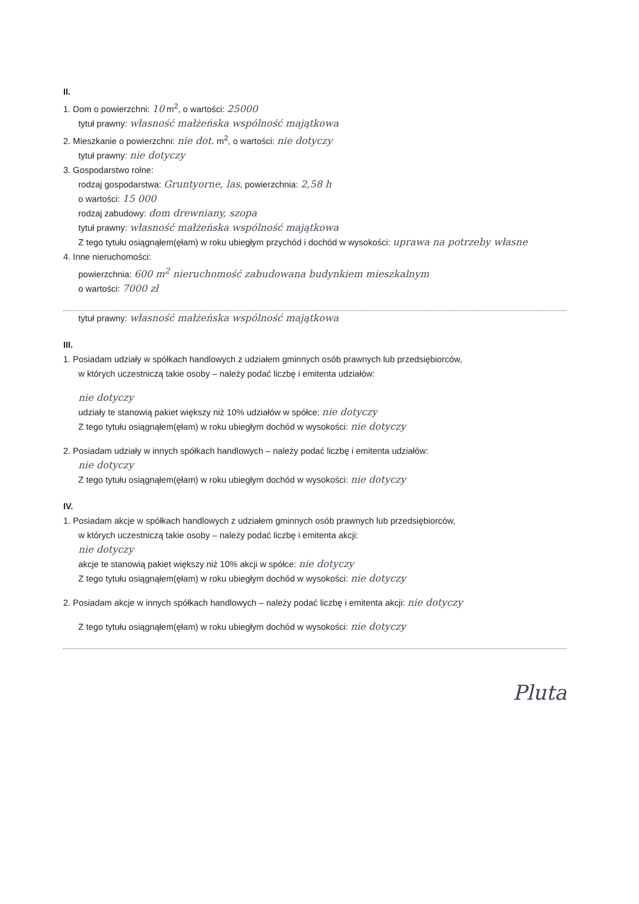II.
1. Dom o powierzchni: 10 m<sup>2</sup>, o wartości: 25000
tytuł prawny: własność małżeńska wspólność majątkowa
2. Mieszkanie o powierzchni: nie dot. m<sup>2</sup>, o wartości: nie dotyczy
tytuł prawny: nie dotyczy
3. Gospodarstwo rolne:
rodzaj gospodarstwa: Gruntyorne, las, powierzchnia: 2,58 h
o wartości: 15 000
rodzaj zabudowy: dom drewniany, szopa
tytuł prawny: własność małżeńska wspólność majątkowa
Z tego tytułu osiągnąłem(ęłam) w roku ubiegłym przychód i dochód w wysokości: uprawa na potrzeby własne
4. Inne nieruchomości:
powierzchnia: 600 m<sup>2</sup> nieruchomość zabudowana budynkiem mieszkalnym
o wartości: 7000 zł
tytuł prawny: własność małżeńska wspólność majątkowa
III.
1. Posiadam udziały w spółkach handlowych z udziałem gminnych osób prawnych lub przedsiębiorców,
w których uczestniczą takie osoby – należy podać liczbę i emitenta udziałów:
nie dotyczy
udziały te stanowią pakiet większy niż 10% udziałów w spółce: nie dotyczy
Z tego tytułu osiągnąłem(ęłam) w roku ubiegłym dochód w wysokości: nie dotyczy
2. Posiadam udziały w innych spółkach handlowych – należy podać liczbę i emitenta udziałów:
nie dotyczy
Z tego tytułu osiągnąłem(ęłam) w roku ubiegłym dochód w wysokości: nie dotyczy
IV.
1. Posiadam akcje w spółkach handlowych z udziałem gminnych osób prawnych lub przedsiębiorców,
w których uczestniczą takie osoby – należy podać liczbę i emitenta akcji:
nie dotyczy
akcje te stanowią pakiet większy niż 10% akcji w spółce: nie dotyczy
Z tego tytułu osiągnąłem(ęłam) w roku ubiegłym dochód w wysokości: nie dotyczy
2. Posiadam akcje w innych spółkach handlowych – należy podać liczbę i emitenta akcji: nie dotyczy
Z tego tytułu osiągnąłem(ęłam) w roku ubiegłym dochód w wysokości: nie dotyczy
Pluta